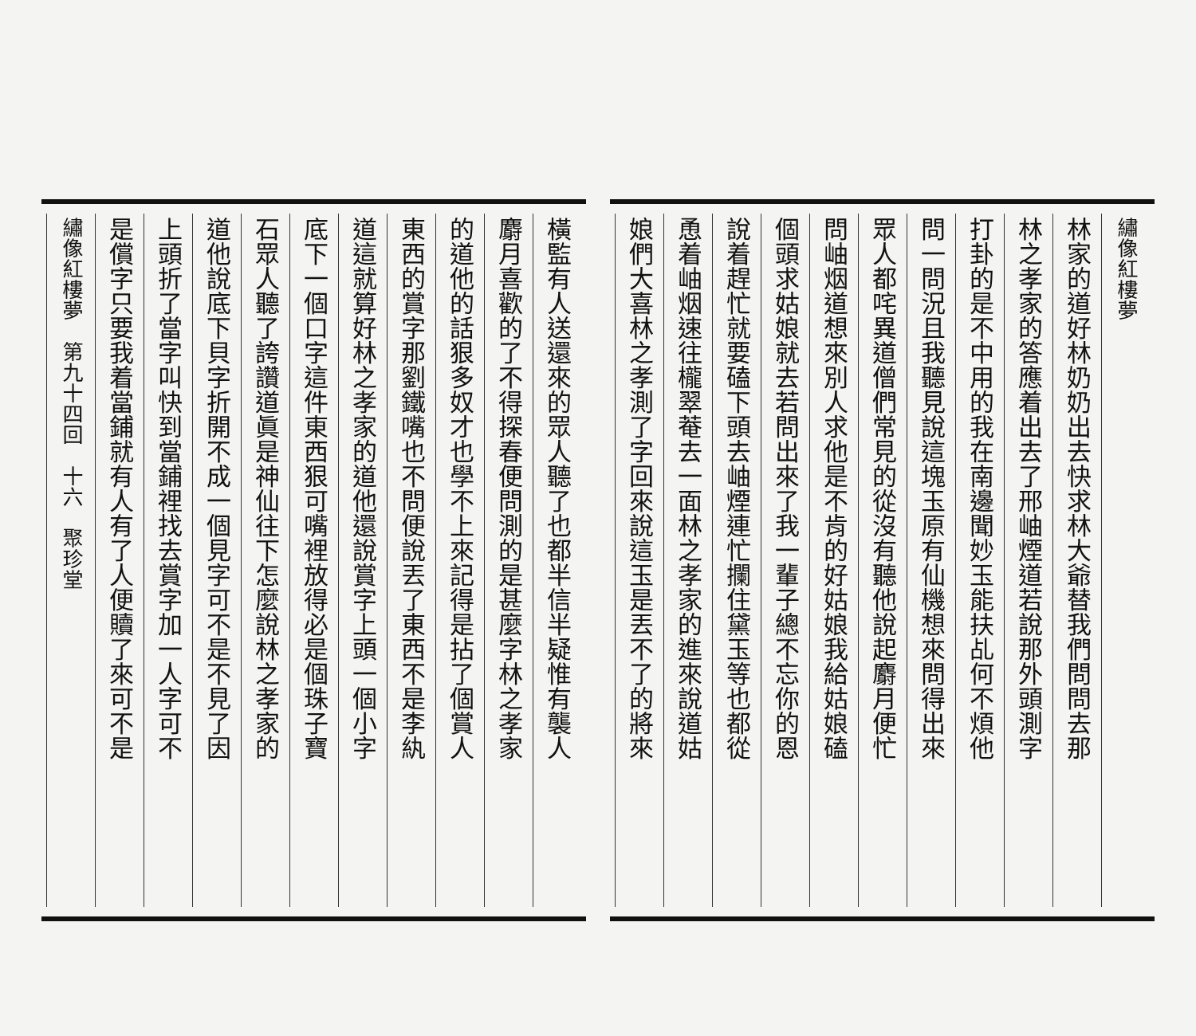繡像紅樓夢
林家的道好林奶奶出去快求林大爺替我們問問去那
林之孝家的答應着出去了邢岫煙道若說那外頭測字
打卦的是不中用的我在南邊聞妙玉能扶乩何不煩他
問一問況且我聽見說這塊玉原有仙機想來問得出來
眾人都咤異道僧們常見的從沒有聽他說起麝月便忙
問岫烟道想來別人求他是不肯的好姑娘我給姑娘磕
個頭求姑娘就去若問出來了我一輩子總不忘你的恩
說着趕忙就要磕下頭去岫煙連忙攔住黛玉等也都從
恿着岫烟速往櫳翠菴去一面林之孝家的進來說道姑
娘們大喜林之孝測了字回來說這玉是丟不了的將來
橫監有人送還來的眾人聽了也都半信半疑惟有襲人
麝月喜歡的了不得探春便問測的是甚麼字林之孝家
的道他的話狠多奴才也學不上來記得是拈了個賞人
東西的賞字那劉鐵嘴也不問便說丟了東西不是李紈
道這就算好林之孝家的道他還說賞字上頭一個小字
底下一個口字這件東西狠可嘴裡放得必是個珠子寶
石眾人聽了誇讚道眞是神仙往下怎麼說林之孝家的
道他說底下貝字折開不成一個見字可不是不見了因
上頭折了當字叫快到當鋪裡找去賞字加一人字可不
是償字只要我着當鋪就有人有了人便贖了來可不是
繡像紅樓夢　第九十四回　十六　聚珍堂